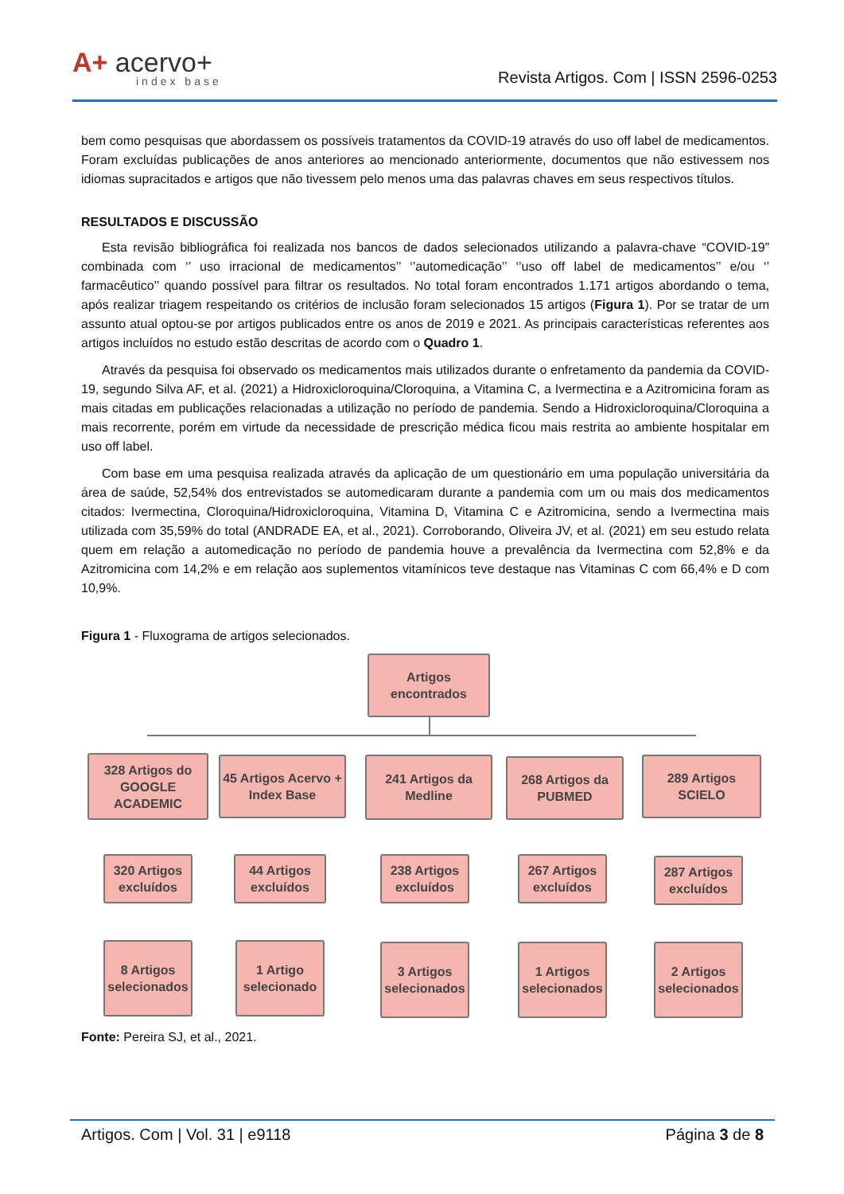A+ acervo+
index base
Revista Artigos. Com | ISSN 2596-0253
bem como pesquisas que abordassem os possíveis tratamentos da COVID-19 através do uso off label de medicamentos. Foram excluídas publicações de anos anteriores ao mencionado anteriormente, documentos que não estivessem nos idiomas supracitados e artigos que não tivessem pelo menos uma das palavras chaves em seus respectivos títulos.
RESULTADOS E DISCUSSÃO
Esta revisão bibliográfica foi realizada nos bancos de dados selecionados utilizando a palavra-chave “COVID-19” combinada com ‘’ uso irracional de medicamentos’’ ‘’automedicação’’ ‘’uso off label de medicamentos’’ e/ou ‘’ farmacêutico’’ quando possível para filtrar os resultados. No total foram encontrados 1.171 artigos abordando o tema, após realizar triagem respeitando os critérios de inclusão foram selecionados 15 artigos (Figura 1). Por se tratar de um assunto atual optou-se por artigos publicados entre os anos de 2019 e 2021. As principais características referentes aos artigos incluídos no estudo estão descritas de acordo com o Quadro 1.
Através da pesquisa foi observado os medicamentos mais utilizados durante o enfretamento da pandemia da COVID-19, segundo Silva AF, et al. (2021) a Hidroxicloroquina/Cloroquina, a Vitamina C, a Ivermectina e a Azitromicina foram as mais citadas em publicações relacionadas a utilização no período de pandemia. Sendo a Hidroxicloroquina/Cloroquina a mais recorrente, porém em virtude da necessidade de prescrição médica ficou mais restrita ao ambiente hospitalar em uso off label.
Com base em uma pesquisa realizada através da aplicação de um questionário em uma população universitária da área de saúde, 52,54% dos entrevistados se automedicaram durante a pandemia com um ou mais dos medicamentos citados: Ivermectina, Cloroquina/Hidroxicloroquina, Vitamina D, Vitamina C e Azitromicina, sendo a Ivermectina mais utilizada com 35,59% do total (ANDRADE EA, et al., 2021). Corroborando, Oliveira JV, et al. (2021) em seu estudo relata quem em relação a automedicação no período de pandemia houve a prevalência da Ivermectina com 52,8% e da Azitromicina com 14,2% e em relação aos suplementos vitamínicos teve destaque nas Vitaminas C com 66,4% e D com 10,9%.
Figura 1 - Fluxograma de artigos selecionados.
Artigos
encontrados
328 Artigos do GOOGLE ACADEMIC
45 Artigos Acervo + Index Base
241 Artigos da Medline
268 Artigos da PUBMED
289 Artigos SCIELO
320 Artigos excluídos
44 Artigos excluídos
238 Artigos excluídos
267 Artigos excluídos
287 Artigos excluídos
8 Artigos selecionados
1 Artigo selecionado
3 Artigos selecionados
1 Artigos selecionados
2 Artigos selecionados
Fonte: Pereira SJ, et al., 2021.
Artigos. Com | Vol. 31 | e9118 Página 3 de 8